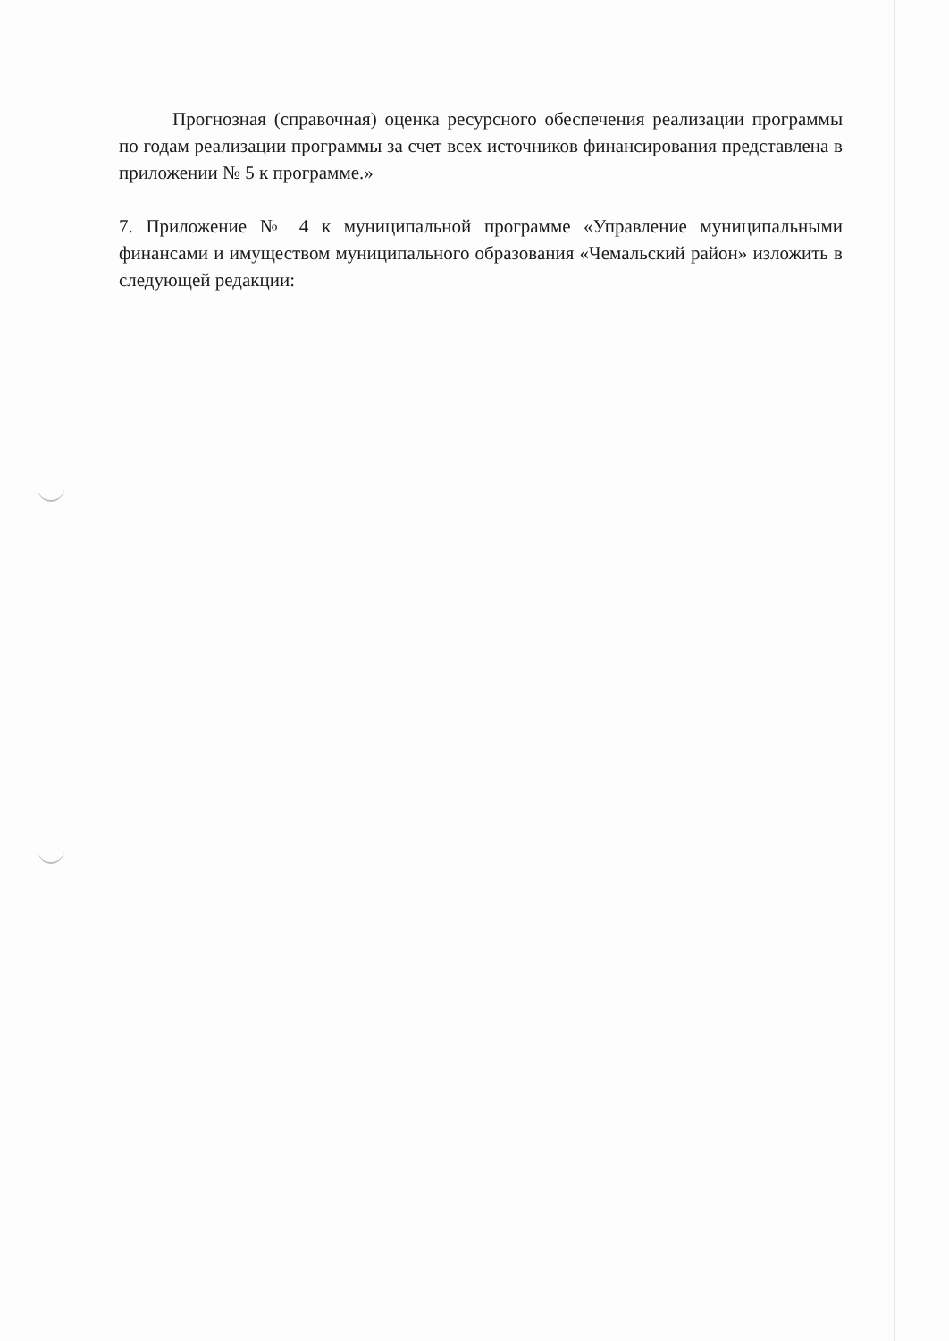Прогнозная (справочная) оценка ресурсного обеспечения реализации программы по годам реализации программы за счет всех источников финансирования представлена в приложении № 5 к программе.»
7. Приложение № 4 к муниципальной программе «Управление муниципальными финансами и имуществом муниципального образования «Чемальский район» изложить в следующей редакции: